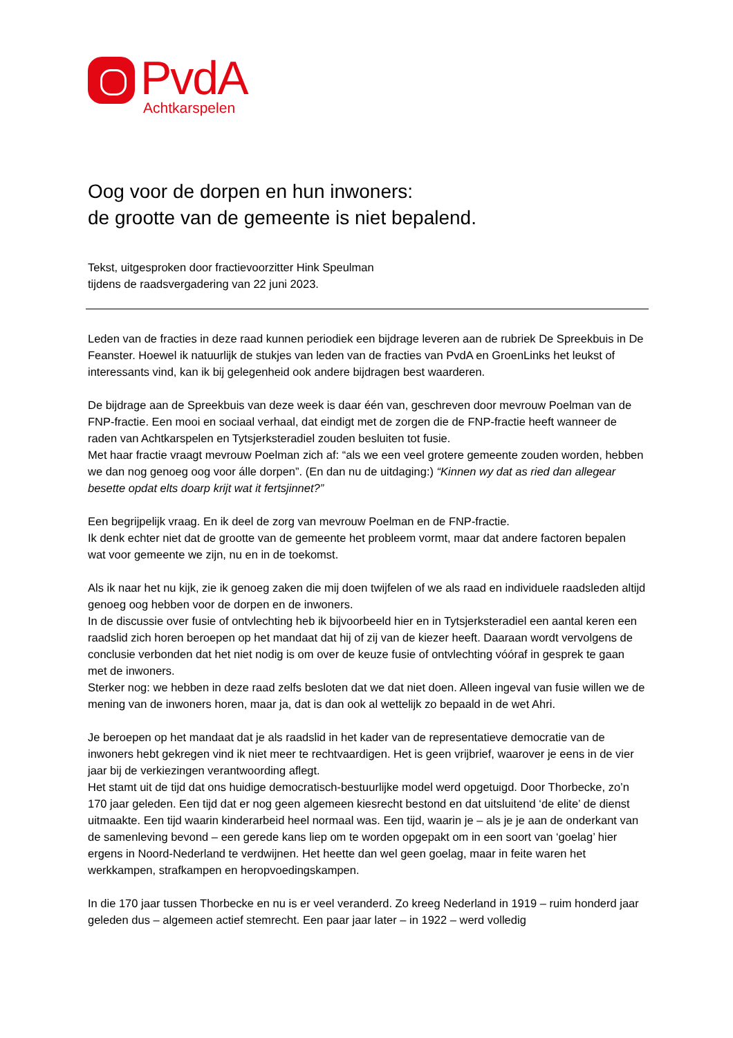PvdA
Achtkarspelen
Oog voor de dorpen en hun inwoners:
de grootte van de gemeente is niet bepalend.
Tekst, uitgesproken door fractievoorzitter Hink Speulman
tijdens de raadsvergadering van 22 juni 2023.
Leden van de fracties in deze raad kunnen periodiek een bijdrage leveren aan de rubriek De Spreekbuis in De Feanster. Hoewel ik natuurlijk de stukjes van leden van de fracties van PvdA en GroenLinks het leukst of interessants vind, kan ik bij gelegenheid ook andere bijdragen best waarderen.
De bijdrage aan de Spreekbuis van deze week is daar één van, geschreven door mevrouw Poelman van de FNP-fractie. Een mooi en sociaal verhaal, dat eindigt met de zorgen die de FNP-fractie heeft wanneer de raden van Achtkarspelen en Tytsjerksteradiel zouden besluiten tot fusie.
Met haar fractie vraagt mevrouw Poelman zich af: “als we een veel grotere gemeente zouden worden, hebben we dan nog genoeg oog voor álle dorpen”. (En dan nu de uitdaging:) “Kinnen wy dat as ried dan allegear besette opdat elts doarp krijt wat it fertsjinnet?”
Een begrijpelijk vraag. En ik deel de zorg van mevrouw Poelman en de FNP-fractie.
Ik denk echter niet dat de grootte van de gemeente het probleem vormt, maar dat andere factoren bepalen wat voor gemeente we zijn, nu en in de toekomst.
Als ik naar het nu kijk, zie ik genoeg zaken die mij doen twijfelen of we als raad en individuele raadsleden altijd genoeg oog hebben voor de dorpen en de inwoners.
In de discussie over fusie of ontvlechting heb ik bijvoorbeeld hier en in Tytsjerksteradiel een aantal keren een raadslid zich horen beroepen op het mandaat dat hij of zij van de kiezer heeft. Daaraan wordt vervolgens de conclusie verbonden dat het niet nodig is om over de keuze fusie of ontvlechting vóóraf in gesprek te gaan met de inwoners.
Sterker nog: we hebben in deze raad zelfs besloten dat we dat niet doen. Alleen ingeval van fusie willen we de mening van de inwoners horen, maar ja, dat is dan ook al wettelijk zo bepaald in de wet Ahri.
Je beroepen op het mandaat dat je als raadslid in het kader van de representatieve democratie van de inwoners hebt gekregen vind ik niet meer te rechtvaardigen. Het is geen vrijbrief, waarover je eens in de vier jaar bij de verkiezingen verantwoording aflegt.
Het stamt uit de tijd dat ons huidige democratisch-bestuurlijke model werd opgetuigd. Door Thorbecke, zo’n 170 jaar geleden. Een tijd dat er nog geen algemeen kiesrecht bestond en dat uitsluitend ‘de elite’ de dienst uitmaakte. Een tijd waarin kinderarbeid heel normaal was. Een tijd, waarin je – als je je aan de onderkant van de samenleving bevond – een gerede kans liep om te worden opgepakt om in een soort van ‘goelag’ hier ergens in Noord-Nederland te verdwijnen. Het heette dan wel geen goelag, maar in feite waren het werkkampen, strafkampen en heropvoedingskampen.
In die 170 jaar tussen Thorbecke en nu is er veel veranderd. Zo kreeg Nederland in 1919 – ruim honderd jaar geleden dus – algemeen actief stemrecht. Een paar jaar later – in 1922 – werd volledig